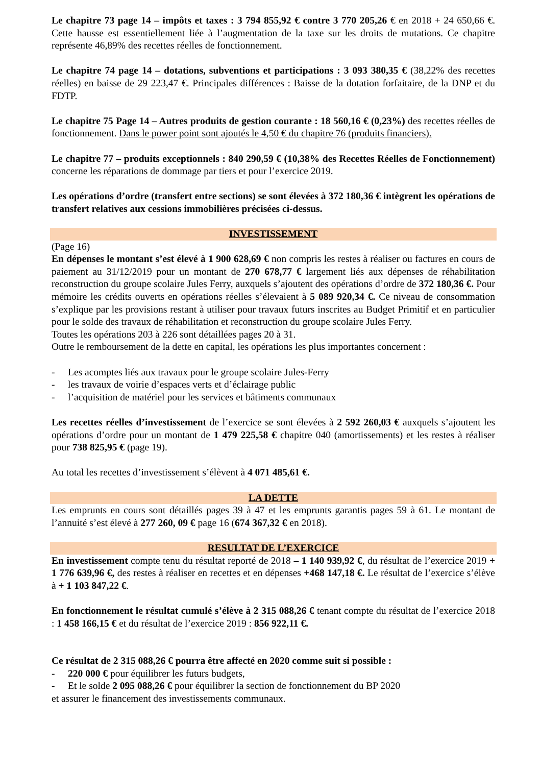Le chapitre 73 page 14 – impôts et taxes : 3 794 855,92 € contre 3 770 205,26 € en 2018 + 24 650,66 €. Cette hausse est essentiellement liée à l’augmentation de la taxe sur les droits de mutations. Ce chapitre représente 46,89% des recettes réelles de fonctionnement.
Le chapitre 74 page 14 – dotations, subventions et participations : 3 093 380,35 € (38,22% des recettes réelles) en baisse de 29 223,47 €. Principales différences : Baisse de la dotation forfaitaire, de la DNP et du FDTP.
Le chapitre 75 Page 14 – Autres produits de gestion courante : 18 560,16 € (0,23%) des recettes réelles de fonctionnement. Dans le power point sont ajoutés le 4,50 € du chapitre 76 (produits financiers).
Le chapitre 77 – produits exceptionnels : 840 290,59 € (10,38% des Recettes Réelles de Fonctionnement) concerne les réparations de dommage par tiers et pour l’exercice 2019.
Les opérations d’ordre (transfert entre sections) se sont élevées à 372 180,36 € intègrent les opérations de transfert relatives aux cessions immobilières précisées ci-dessus.
INVESTISSEMENT
(Page 16)
En dépenses le montant s’est élevé à 1 900 628,69 € non compris les restes à réaliser ou factures en cours de paiement au 31/12/2019 pour un montant de 270 678,77 € largement liés aux dépenses de réhabilitation reconstruction du groupe scolaire Jules Ferry, auxquels s’ajoutent des opérations d’ordre de 372 180,36 €. Pour mémoire les crédits ouverts en opérations réelles s’élevaient à 5 089 920,34 €. Ce niveau de consommation s’explique par les provisions restant à utiliser pour travaux futurs inscrites au Budget Primitif et en particulier pour le solde des travaux de réhabilitation et reconstruction du groupe scolaire Jules Ferry.
Toutes les opérations 203 à 226 sont détaillées pages 20 à 31.
Outre le remboursement de la dette en capital, les opérations les plus importantes concernent :
- Les acomptes liés aux travaux pour le groupe scolaire Jules-Ferry
- les travaux de voirie d’espaces verts et d’éclairage public
- l’acquisition de matériel pour les services et bâtiments communaux
Les recettes réelles d’investissement de l’exercice se sont élevées à 2 592 260,03 € auxquels s’ajoutent les opérations d’ordre pour un montant de 1 479 225,58 € chapitre 040 (amortissements) et les restes à réaliser pour 738 825,95 € (page 19).
Au total les recettes d’investissement s’élèvent à 4 071 485,61 €.
LA DETTE
Les emprunts en cours sont détaillés pages 39 à 47 et les emprunts garantis pages 59 à 61. Le montant de l’annuité s’est élevé à 277 260, 09 € page 16 (674 367,32 € en 2018).
RESULTAT DE L’EXERCICE
En investissement compte tenu du résultat reporté de 2018 – 1 140 939,92 €, du résultat de l’exercice 2019 + 1 776 639,96 €, des restes à réaliser en recettes et en dépenses +468 147,18 €. Le résultat de l’exercice s’élève à + 1 103 847,22 €.
En fonctionnement le résultat cumulé s’élève à 2 315 088,26 € tenant compte du résultat de l’exercice 2018 : 1 458 166,15 € et du résultat de l’exercice 2019 : 856 922,11 €.
Ce résultat de 2 315 088,26 € pourra être affecté en 2020 comme suit si possible :
- 220 000 € pour équilibrer les futurs budgets,
- Et le solde 2 095 088,26 € pour équilibrer la section de fonctionnement du BP 2020
et assurer le financement des investissements communaux.